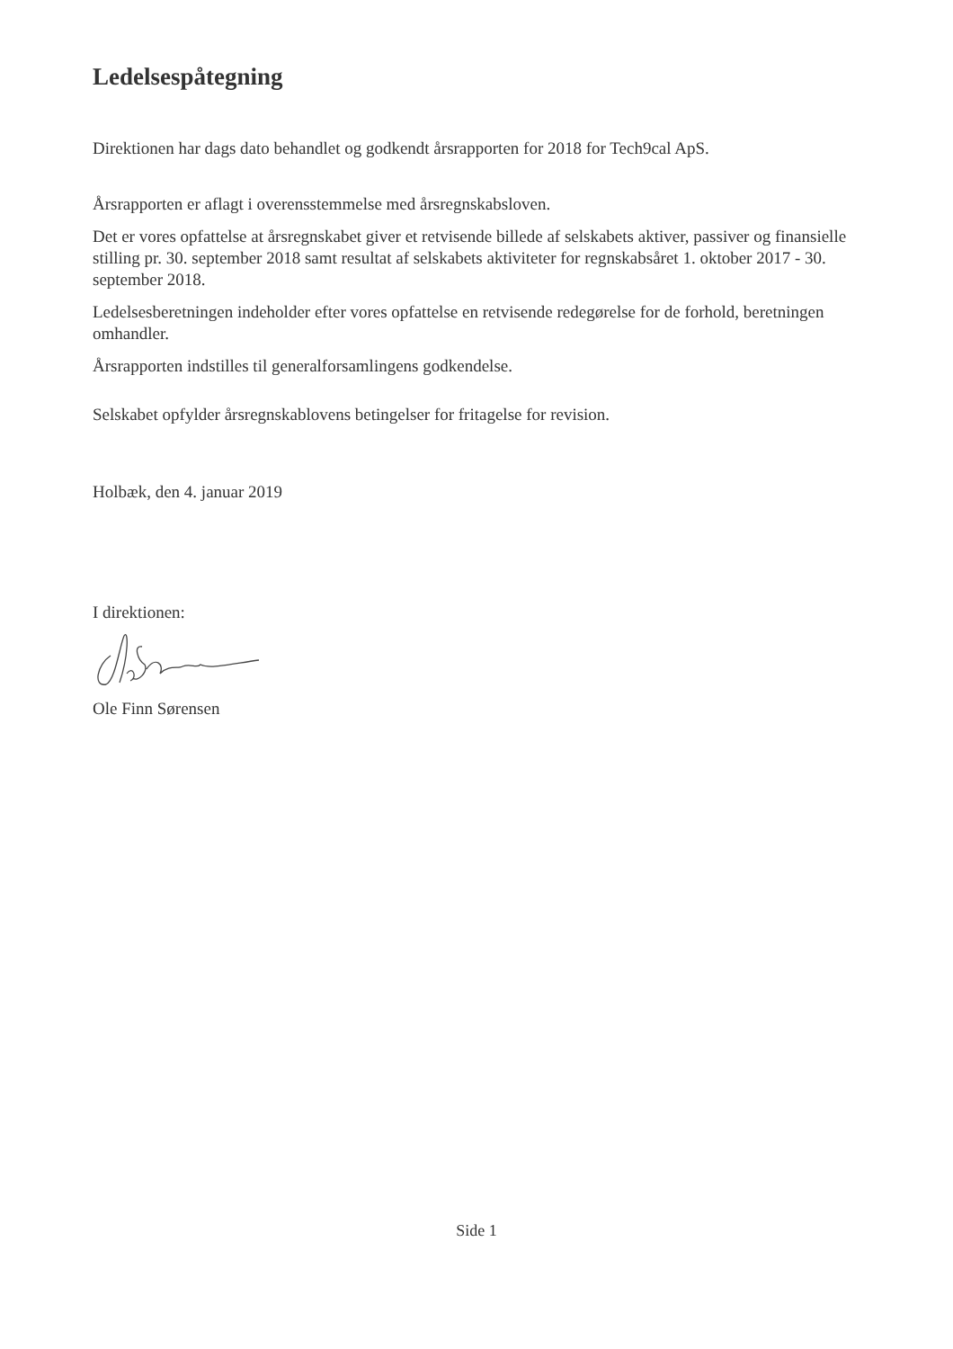Ledelsespåtegning
Direktionen har dags dato behandlet og godkendt årsrapporten for 2018 for Tech9cal ApS.
Årsrapporten er aflagt i overensstemmelse med årsregnskabsloven.
Det er vores opfattelse at årsregnskabet giver et retvisende billede af selskabets aktiver, passiver og finansielle stilling pr. 30. september 2018 samt resultat af selskabets aktiviteter for regnskabsåret 1. oktober 2017 - 30. september 2018.
Ledelsesberetningen indeholder efter vores opfattelse en retvisende redegørelse for de forhold, beretningen omhandler.
Årsrapporten indstilles til generalforsamlingens godkendelse.
Selskabet opfylder årsregnskablovens betingelser for fritagelse for revision.
Holbæk, den 4. januar 2019
I direktionen:
Ole Finn Sørensen
Side 1